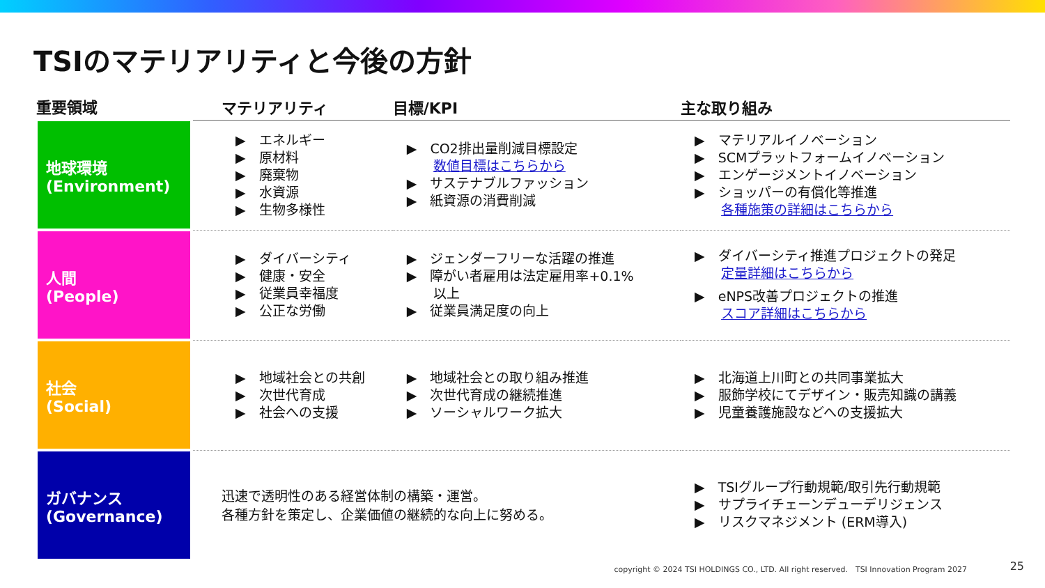TSIのマテリアリティと今後の方針
| 重要領域 | | マテリアリティ | 目標/KPI | 主な取り組み |
| --- | --- | --- | --- | --- |
| 地球環境 (Environment) | | ▶ エネルギー ▶ 原材料 ▶ 廃棄物 ▶ 水資源 ▶ 生物多様性 | ▶ CO2排出量削減目標設定 数値目標はこちらから ▶ サステナブルファッション ▶ 紙資源の消費削減 | ▶ マテリアルイノベーション ▶ SCMプラットフォームイノベーション ▶ エンゲージメントイノベーション ▶ ショッパーの有償化等推進 各種施策の詳細はこちらから |
| 人間 (People) | | ▶ ダイバーシティ ▶ 健康・安全 ▶ 従業員幸福度 ▶ 公正な労働 | ▶ ジェンダーフリーな活躍の推進 ▶ 障がい者雇用は法定雇用率+0.1% 以上 ▶ 従業員満足度の向上 | ▶ ダイバーシティ推進プロジェクトの発足 定量詳細はこちらから ▶ eNPS改善プロジェクトの推進 スコア詳細はこちらから |
| 社会 (Social) | | ▶ 地域社会との共創 ▶ 次世代育成 ▶ 社会への支援 | ▶ 地域社会との取り組み推進 ▶ 次世代育成の継続推進 ▶ ソーシャルワーク拡大 | ▶ 北海道上川町との共同事業拡大 ▶ 服飾学校にてデザイン・販売知識の講義 ▶ 児童養護施設などへの支援拡大 |
| ガバナンス (Governance) | | 迅速で透明性のある経営体制の構築・運営。 各種方針を策定し、企業価値の継続的な向上に努める。 | | ▶ TSIグループ行動規範/取引先行動規範 ▶ サプライチェーンデューデリジェンス ▶ リスクマネジメント (ERM導入) |
copyright © 2024 TSI HOLDINGS CO., LTD. All right reserved.　TSI Innovation Program 2027
25